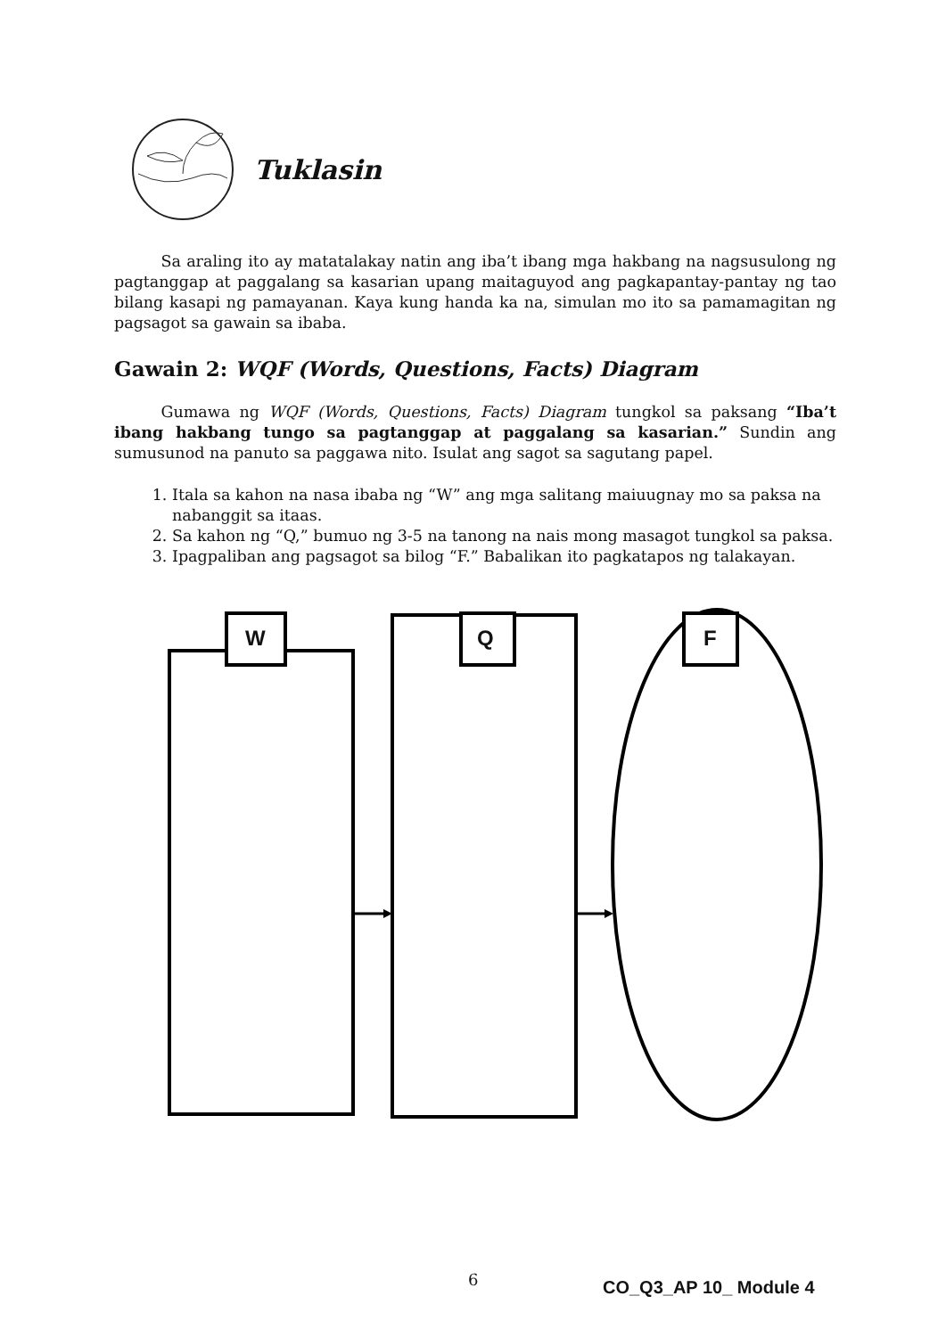Tuklasin
   Sa araling ito ay matatalakay natin ang iba’t ibang mga hakbang na nagsusulong ng pagtanggap at paggalang sa kasarian upang maitaguyod ang pagkapantay-pantay ng tao bilang kasapi ng pamayanan. Kaya kung handa ka na, simulan mo ito sa pamamagitan ng pagsagot sa gawain sa ibaba.
Gawain 2: WQF (Words, Questions, Facts) Diagram
   Gumawa ng WQF (Words, Questions, Facts) Diagram tungkol sa paksang “Iba’t ibang hakbang tungo sa pagtanggap at paggalang sa kasarian.” Sundin ang sumusunod na panuto sa paggawa nito. Isulat ang sagot sa sagutang papel.
1. Itala sa kahon na nasa ibaba ng “W” ang mga salitang maiuugnay mo sa paksa na nabanggit sa itaas.
2. Sa kahon ng “Q,” bumuo ng 3-5 na tanong na nais mong masagot tungkol sa paksa.
3. Ipagpaliban ang pagsagot sa bilog “F.” Babalikan ito pagkatapos ng talakayan.
W Q F
6 CO_Q3_AP 10_ Module 4